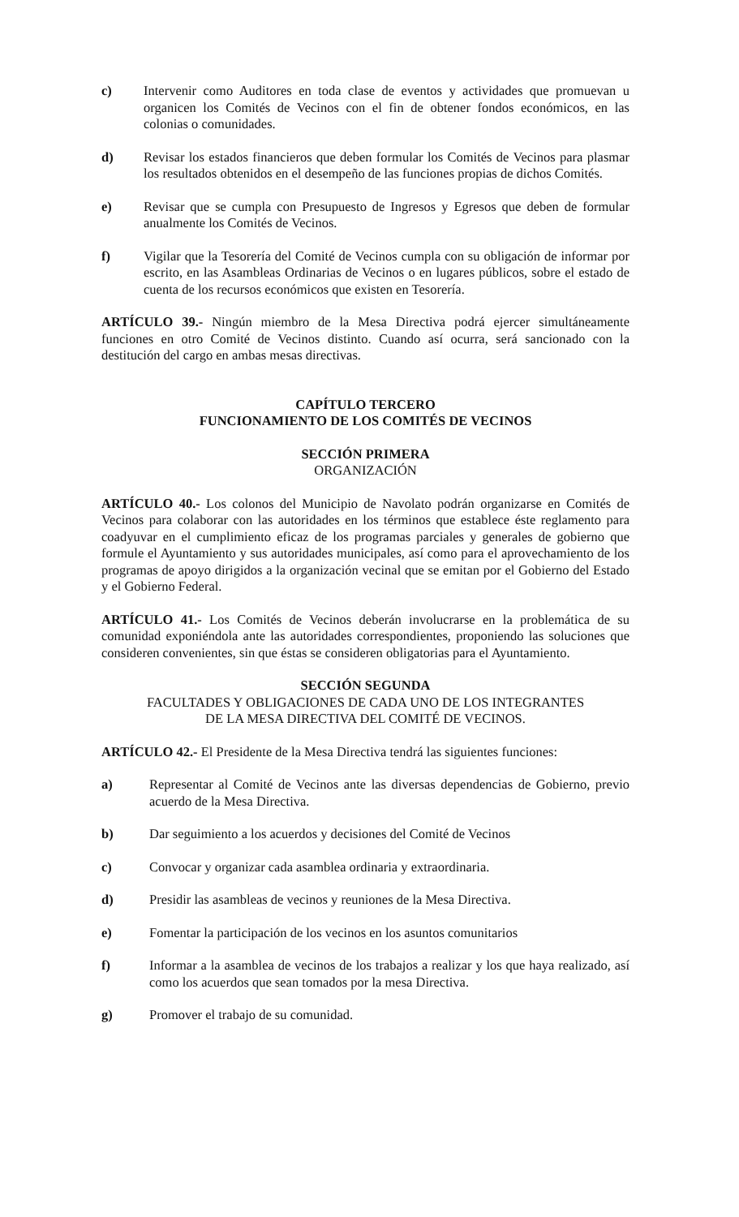c) Intervenir como Auditores en toda clase de eventos y actividades que promuevan u organicen los Comités de Vecinos con el fin de obtener fondos económicos, en las colonias o comunidades.
d) Revisar los estados financieros que deben formular los Comités de Vecinos para plasmar los resultados obtenidos en el desempeño de las funciones propias de dichos Comités.
e) Revisar que se cumpla con Presupuesto de Ingresos y Egresos que deben de formular anualmente los Comités de Vecinos.
f) Vigilar que la Tesorería del Comité de Vecinos cumpla con su obligación de informar por escrito, en las Asambleas Ordinarias de Vecinos o en lugares públicos, sobre el estado de cuenta de los recursos económicos que existen en Tesorería.
ARTÍCULO 39.- Ningún miembro de la Mesa Directiva podrá ejercer simultáneamente funciones en otro Comité de Vecinos distinto. Cuando así ocurra, será sancionado con la destitución del cargo en ambas mesas directivas.
CAPÍTULO TERCERO
FUNCIONAMIENTO DE LOS COMITÉS DE VECINOS
SECCIÓN PRIMERA
ORGANIZACIÓN
ARTÍCULO 40.- Los colonos del Municipio de Navolato podrán organizarse en Comités de Vecinos para colaborar con las autoridades en los términos que establece éste reglamento para coadyuvar en el cumplimiento eficaz de los programas parciales y generales de gobierno que formule el Ayuntamiento y sus autoridades municipales, así como para el aprovechamiento de los programas de apoyo dirigidos a la organización vecinal que se emitan por el Gobierno del Estado y el Gobierno Federal.
ARTÍCULO 41.- Los Comités de Vecinos deberán involucrarse en la problemática de su comunidad exponiéndola ante las autoridades correspondientes, proponiendo las soluciones que consideren convenientes, sin que éstas se consideren obligatorias para el Ayuntamiento.
SECCIÓN SEGUNDA
FACULTADES Y OBLIGACIONES DE CADA UNO DE LOS INTEGRANTES
DE LA MESA DIRECTIVA DEL COMITÉ DE VECINOS.
ARTÍCULO 42.- El Presidente de la Mesa Directiva tendrá las siguientes funciones:
a) Representar al Comité de Vecinos ante las diversas dependencias de Gobierno, previo acuerdo de la Mesa Directiva.
b) Dar seguimiento a los acuerdos y decisiones del Comité de Vecinos
c) Convocar y organizar cada asamblea ordinaria y extraordinaria.
d) Presidir las asambleas de vecinos y reuniones de la Mesa Directiva.
e) Fomentar la participación de los vecinos en los asuntos comunitarios
f) Informar a la asamblea de vecinos de los trabajos a realizar y los que haya realizado, así como los acuerdos que sean tomados por la mesa Directiva.
g) Promover el trabajo de su comunidad.